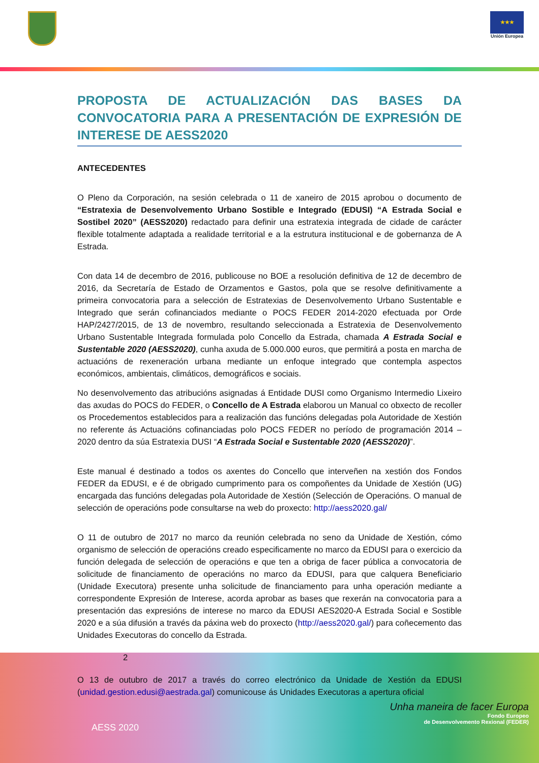★★★
Unión Europea
PROPOSTA DE ACTUALIZACIÓN DAS BASES DA CONVOCATORIA PARA A PRESENTACIÓN DE EXPRESIÓN DE INTERESE DE AESS2020
ANTECEDENTES
O Pleno da Corporación, na sesión celebrada o 11 de xaneiro de 2015 aprobou o documento de “Estratexia de Desenvolvemento Urbano Sostible e Integrado (EDUSI) “A Estrada Social e Sostibel 2020” (AESS2020) redactado para definir una estratexia integrada de cidade de carácter flexible totalmente adaptada a realidade territorial e a la estrutura institucional e de gobernanza de A Estrada.
Con data 14 de decembro de 2016, publicouse no BOE a resolución definitiva de 12 de decembro de 2016, da Secretaría de Estado de Orzamentos e Gastos, pola que se resolve definitivamente a primeira convocatoria para a selección de Estratexias de Desenvolvemento Urbano Sustentable e Integrado que serán cofinanciados mediante o POCS FEDER 2014-2020 efectuada por Orde HAP/2427/2015, de 13 de novembro, resultando seleccionada a Estratexia de Desenvolvemento Urbano Sustentable Integrada formulada polo Concello da Estrada, chamada A Estrada Social e Sustentable 2020 (AESS2020), cunha axuda de 5.000.000 euros, que permitirá a posta en marcha de actuacións de rexeneración urbana mediante un enfoque integrado que contempla aspectos económicos, ambientais, climáticos, demográficos e sociais.
No desenvolvemento das atribucións asignadas á Entidade DUSI como Organismo Intermedio Lixeiro das axudas do POCS do FEDER, o Concello de A Estrada elaborou un Manual co obxecto de recoller os Procedementos establecidos para a realización das funcións delegadas pola Autoridade de Xestión no referente ás Actuacións cofinanciadas polo POCS FEDER no período de programación 2014 – 2020 dentro da súa Estratexia DUSI “A Estrada Social e Sustentable 2020 (AESS2020)”.
Este manual é destinado a todos os axentes do Concello que interveñen na xestión dos Fondos FEDER da EDUSI, e é de obrigado cumprimento para os compoñentes da Unidade de Xestión (UG) encargada das funcións delegadas pola Autoridade de Xestión (Selección de Operacións. O manual de selección de operacións pode consultarse na web do proxecto: http://aess2020.gal/
O 11 de outubro de 2017 no marco da reunión celebrada no seno da Unidade de Xestión, cómo organismo de selección de operacións creado especificamente no marco da EDUSI para o exercicio da función delegada de selección de operacións e que ten a obriga de facer pública a convocatoria de solicitude de financiamento de operacións no marco da EDUSI, para que calquera Beneficiario (Unidade Executora) presente unha solicitude de financiamento para unha operación mediante a correspondente Expresión de Interese, acorda aprobar as bases que rexerán na convocatoria para a presentación das expresións de interese no marco da EDUSI AES2020-A Estrada Social e Sostible 2020 e a súa difusión a través da páxina web do proxecto (http://aess2020.gal/) para coñecemento das Unidades Executoras do concello da Estrada.
2
O 13 de outubro de 2017 a través do correo electrónico da Unidade de Xestión da EDUSI (unidad.gestion.edusi@aestrada.gal) comunicouse ás Unidades Executoras a apertura oficial
Unha maneira de facer Europa
Fondo Europeo
de Desenvolvemento Rexional (FEDER)
AESS 2020